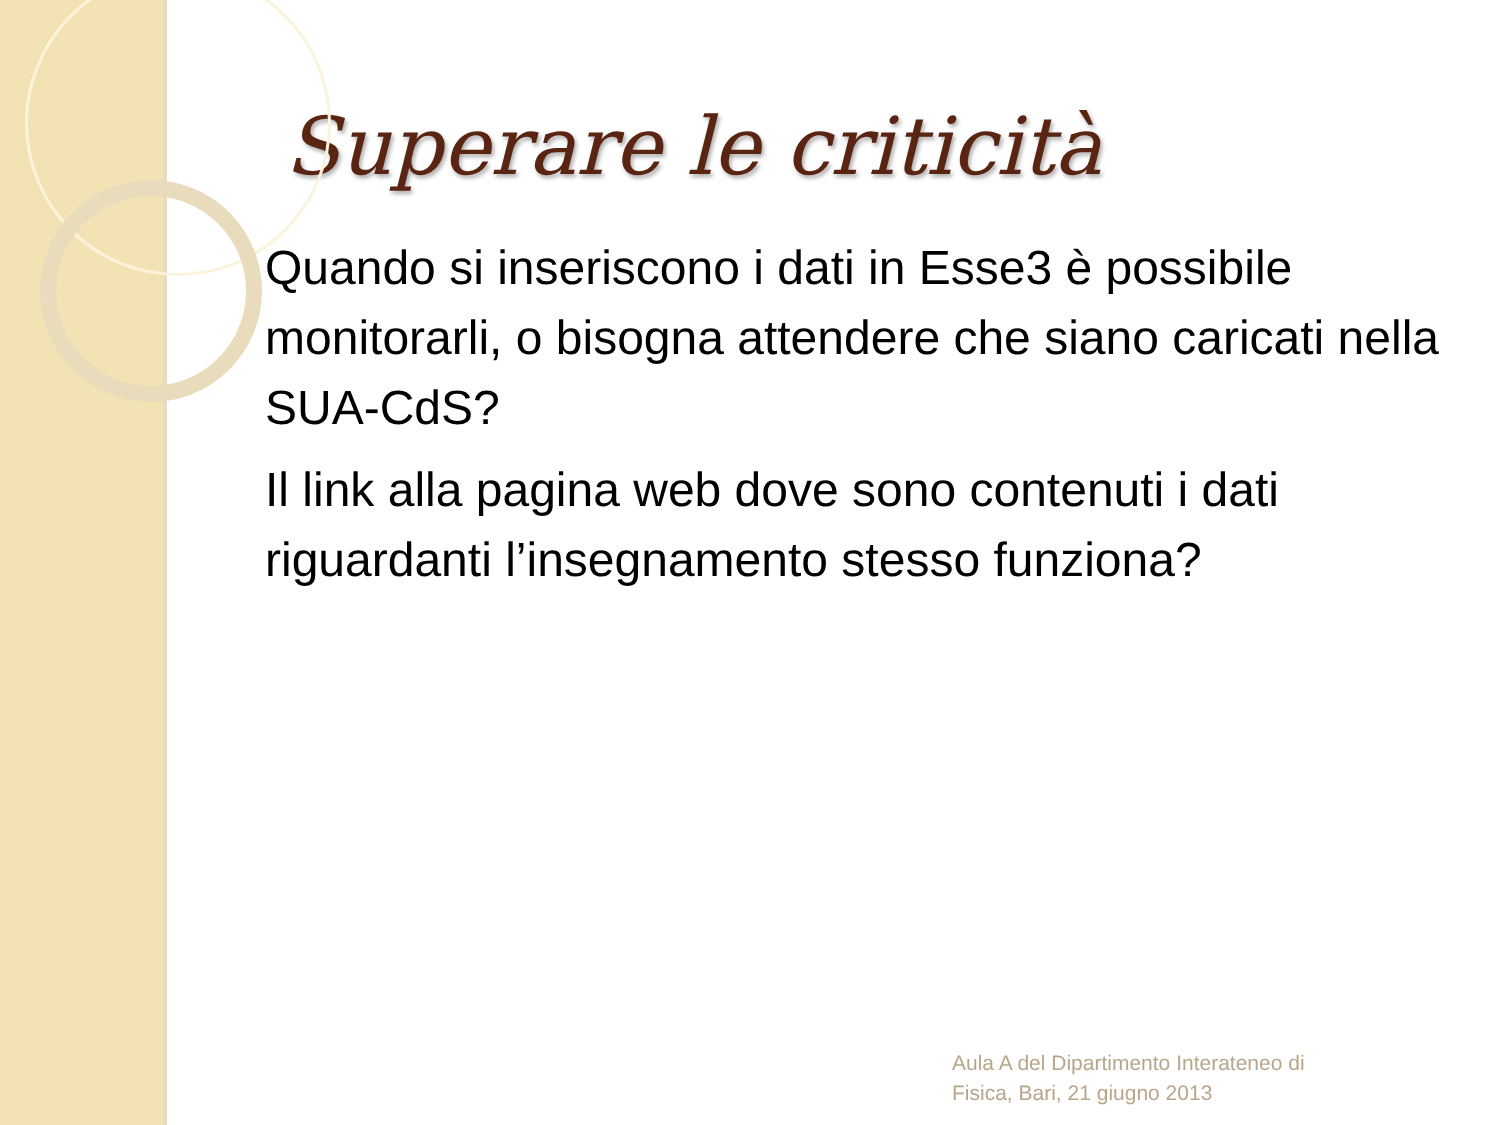Superare le criticità
Quando si inseriscono i dati in Esse3 è possibile monitorarli, o bisogna attendere che siano caricati nella SUA-CdS?
Il link alla pagina web dove sono contenuti i dati riguardanti l’insegnamento stesso funziona?
Aula A del Dipartimento Interateneo di
Fisica, Bari, 21 giugno 2013